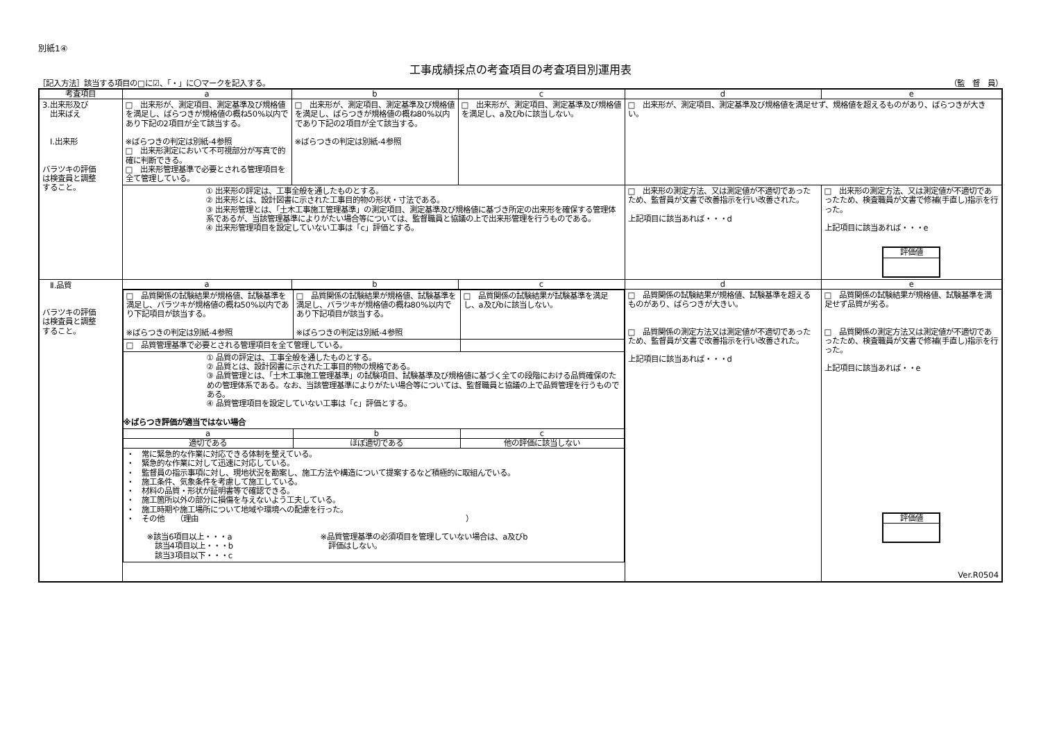別紙1④
工事成績採点の考査項目の考査項目別運用表
［記入方法］該当する項目の□に☑、「・」に〇マークを記入する。 （監　督　員）
| 考査項目 | a | b | c | d | e |
| --- | --- | --- | --- | --- | --- |
| 3.出来形及び 出来ばえ Ⅰ.出来形 バラツキの評価 は検査員と調整 すること。 | □ 出来形が、測定項目、測定基準及び規格値を満足し、ばらつきが規格値の概ね50%以内であり下記の2項目が全て該当する。 ※ばらつきの判定は別紙-4参照 □ 出来形測定において不可視部分が写真で的確に判断できる。 □ 出来形管理基準で必要とされる管理項目を全て管理している。 | □ 出来形が、測定項目、測定基準及び規格値を満足し、ばらつきが規格値の概ね80%以内であり下記の2項目が全て該当する。 ※ばらつきの判定は別紙-4参照 | □ 出来形が、測定項目、測定基準及び規格値を満足し、a及びbに該当しない。 | □ 出来形が、測定項目、測定基準及び規格値を満足せず、規格値を超えるものがあり、ばらつきが大きい。 | |
| | ① 出来形の評定は、工事全般を通したものとする。 ② 出来形とは、設計図書に示された工事目的物の形状・寸法である。 ③ 出来形管理とは、「土木工事施工管理基準」の測定項目、測定基準及び規格値に基づき所定の出来形を確保する管理体系であるが、当該管理基準によりがたい場合等については、監督職員と協議の上で出来形管理を行うものである。 ④ 出来形管理項目を設定していない工事は「c」評価とする。 | | | □ 出来形の測定方法、又は測定値が不適切であったため、監督員が文書で改善指示を行い改善された。 上記項目に該当あれば・・・d | □ 出来形の測定方法、又は測定値が不適切であったため、検査職員が文書で修補(手直し)指示を行った。 上記項目に該当あれば・・・e 評価値 |
| Ⅱ.品質 バラツキの評価 は検査員と調整 すること。 | a | b | c | d | e |
| | / □ 品質関係の試験結果が規格値、試験基準を満足し、バラツキが規格値の概ね50%以内であり下記項目が該当する。 ※ばらつきの判定は別紙-4参照 / □ 品質関係の試験結果が規格値、試験基準を満足し、バラツキが規格値の概ね80%以内であり下記項目が該当する。 ※ばらつきの判定は別紙-4参照 / □ 品質関係の試験結果が試験基準を満足し、a及びbに該当しない。 / / □ 品質管理基準で必要とされる管理項目を全て管理している。 / / / / ① 品質の評定は、工事全般を通したものとする。 ② 品質とは、設計図書に示された工事目的物の規格である。 ③ 品質管理とは、「土木工事施工管理基準」の試験項目、試験基準及び規格値に基づく全ての段階における品質確保のための管理体系である。なお、当該管理基準によりがたい場合等については、監督職員と協議の上で品質管理を行うものである。 ④ 品質管理項目を設定していない工事は「c」評価とする。 ※ばらつき評価が適当ではない場合 / / / / a / b / c / / 適切である / ほぼ適切である / 他の評価に該当しない / / ・ 常に緊急的な作業に対応できる体制を整えている。 ・ 緊急的な作業に対して迅速に対応している。 ・ 監督員の指示事項に対し、現地状況を勘案し、施工方法や構造について提案するなど積極的に取組んでいる。 ・ 施工条件、気象条件を考慮して施工している。 ・ 材料の品質・形状が証明書等で確認できる。 ・ 施工箇所以外の部分に損傷を与えないよう工夫している。 ・ 施工時期や施工場所について地域や環境への配慮を行った。 ・ その他 （理由 ） ※該当6項目以上・・・a 該当4項目以上・・・b 該当3項目以下・・・c ※品質管理基準の必須項目を管理していない場合は、a及びb 評価はしない。 / / / | | | □ 品質関係の試験結果が規格値、試験基準を超えるものがあり、ばらつきが大きい。 □ 品質関係の測定方法又は測定値が不適切であったため、監督員が文書で改善指示を行い改善された。 上記項目に該当あれば・・・d | □ 品質関係の試験結果が規格値、試験基準を満足せず品質が劣る。 □ 品質関係の測定方法又は測定値が不適切であったため、検査職員が文書で修補(手直し)指示を行った。 上記項目に該当あれば・・e 評価値 Ver.R0504 |